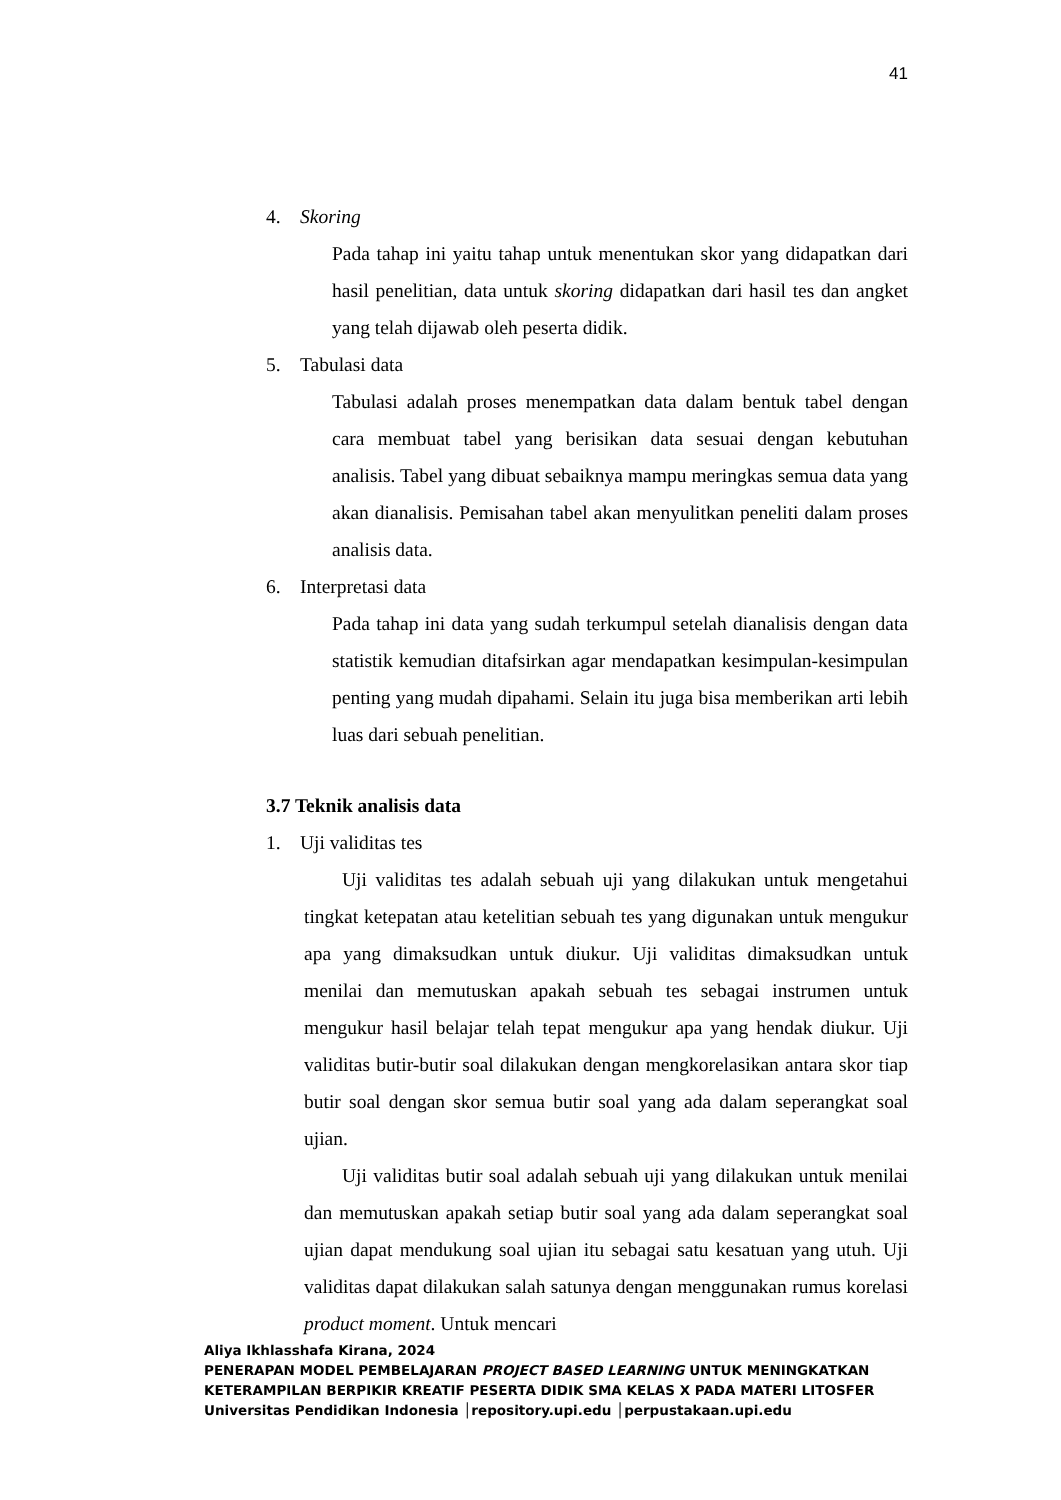41
4. Skoring
Pada tahap ini yaitu tahap untuk menentukan skor yang didapatkan dari hasil penelitian, data untuk skoring didapatkan dari hasil tes dan angket yang telah dijawab oleh peserta didik.
5. Tabulasi data
Tabulasi adalah proses menempatkan data dalam bentuk tabel dengan cara membuat tabel yang berisikan data sesuai dengan kebutuhan analisis. Tabel yang dibuat sebaiknya mampu meringkas semua data yang akan dianalisis. Pemisahan tabel akan menyulitkan peneliti dalam proses analisis data.
6. Interpretasi data
Pada tahap ini data yang sudah terkumpul setelah dianalisis dengan data statistik kemudian ditafsirkan agar mendapatkan kesimpulan-kesimpulan penting yang mudah dipahami. Selain itu juga bisa memberikan arti lebih luas dari sebuah penelitian.
3.7 Teknik analisis data
1. Uji validitas tes
Uji validitas tes adalah sebuah uji yang dilakukan untuk mengetahui tingkat ketepatan atau ketelitian sebuah tes yang digunakan untuk mengukur apa yang dimaksudkan untuk diukur. Uji validitas dimaksudkan untuk menilai dan memutuskan apakah sebuah tes sebagai instrumen untuk mengukur hasil belajar telah tepat mengukur apa yang hendak diukur. Uji validitas butir-butir soal dilakukan dengan mengkorelasikan antara skor tiap butir soal dengan skor semua butir soal yang ada dalam seperangkat soal ujian.
Uji validitas butir soal adalah sebuah uji yang dilakukan untuk menilai dan memutuskan apakah setiap butir soal yang ada dalam seperangkat soal ujian dapat mendukung soal ujian itu sebagai satu kesatuan yang utuh. Uji validitas dapat dilakukan salah satunya dengan menggunakan rumus korelasi product moment. Untuk mencari
Aliya Ikhlasshafa Kirana, 2024
PENERAPAN MODEL PEMBELAJARAN PROJECT BASED LEARNING UNTUK MENINGKATKAN
KETERAMPILAN BERPIKIR KREATIF PESERTA DIDIK SMA KELAS X PADA MATERI LITOSFER
Universitas Pendidikan Indonesia │repository.upi.edu │perpustakaan.upi.edu